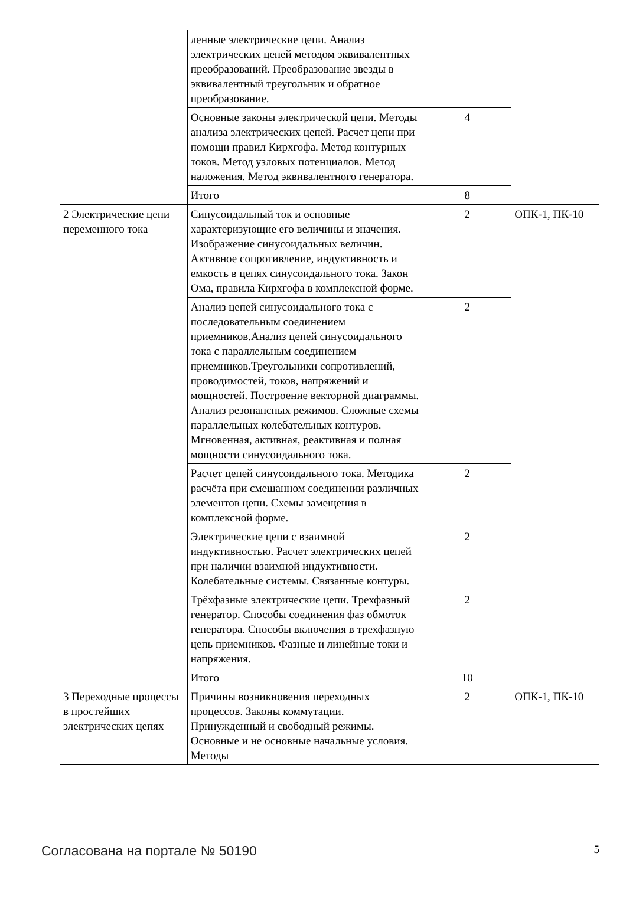| | ленные электрические цепи. Анализ электрических цепей методом эквивалентных преобразований. Преобразование звезды в эквивалентный треугольник и обратное преобразование. | | |
| | Основные законы электрической цепи. Методы анализа электрических цепей. Расчет цепи при помощи правил Кирхгофа. Метод контурных токов. Метод узловых потенциалов. Метод наложения. Метод эквивалентного генератора. | 4 | |
| | Итого | 8 | |
| 2 Электрические цепи переменного тока | Синусоидальный ток и основные характеризующие его величины и значения. Изображение синусоидальных величин. Активное сопротивление, индуктивность и емкость в цепях синусоидального тока. Закон Ома, правила Кирхгофа в комплексной форме. | 2 | ОПК-1, ПК-10 |
| | Анализ цепей синусоидального тока с последовательным соединением приемников.Анализ цепей синусоидального тока с параллельным соединением приемников.Треугольники сопротивлений, проводимостей, токов, напряжений и мощностей. Построение векторной диаграммы. Анализ резонансных режимов. Сложные схемы параллельных колебательных контуров. Мгновенная, активная, реактивная и полная мощности синусоидального тока. | 2 | |
| | Расчет цепей синусоидального тока. Методика расчёта при смешанном соединении различных элементов цепи. Схемы замещения в комплексной форме. | 2 | |
| | Электрические цепи с взаимной индуктивностью. Расчет электрических цепей при наличии взаимной индуктивности. Колебательные системы. Связанные контуры. | 2 | |
| | Трёхфазные электрические цепи. Трехфазный генератор. Способы соединения фаз обмоток генератора. Способы включения в трехфазную цепь приемников. Фазные и линейные токи и напряжения. | 2 | |
| | Итого | 10 | |
| 3 Переходные процессы в простейших электрических цепях | Причины возникновения переходных процессов. Законы коммутации. Принужденный и свободный режимы. Основные и не основные начальные условия. Методы | 2 | ОПК-1, ПК-10 |
Согласована на портале № 50190 5